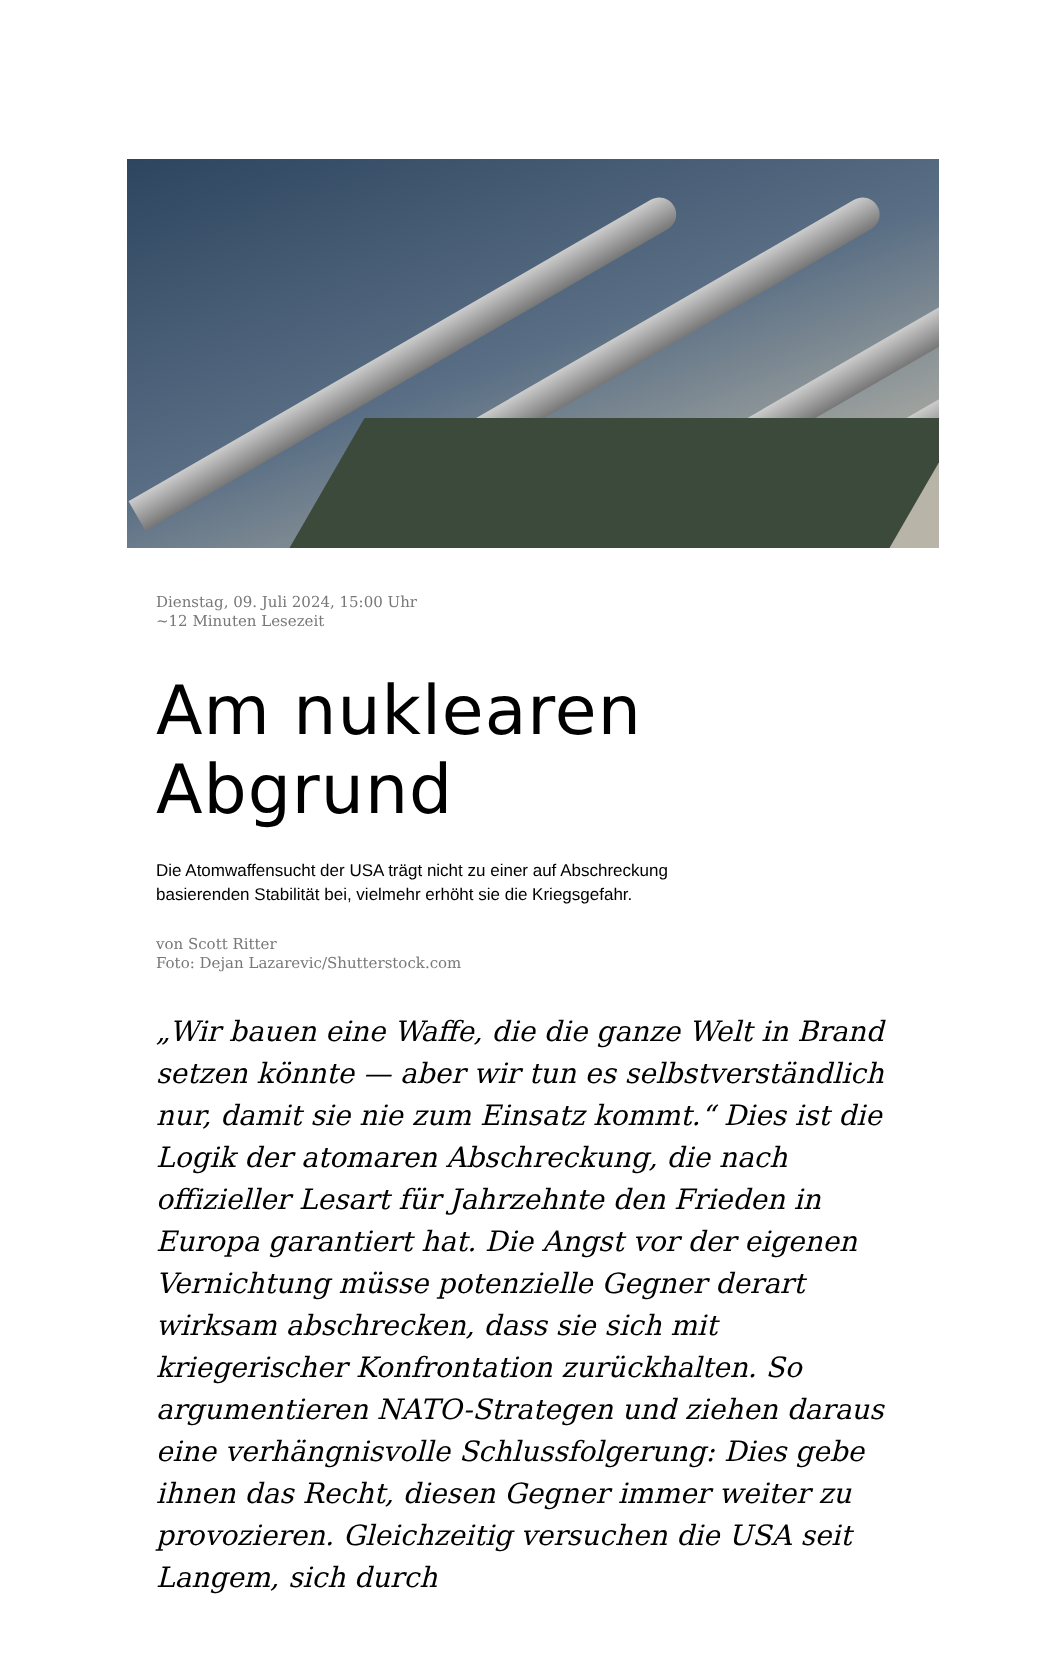Dienstag, 09. Juli 2024, 15:00 Uhr
~12 Minuten Lesezeit
Am nuklearen Abgrund
Die Atomwaffensucht der USA trägt nicht zu einer auf Abschreckung basierenden Stabilität bei, vielmehr erhöht sie die Kriegsgefahr.
von Scott Ritter
Foto: Dejan Lazarevic/Shutterstock.com
„Wir bauen eine Waffe, die die ganze Welt in Brand setzen könnte — aber wir tun es selbstverständlich nur, damit sie nie zum Einsatz kommt.“ Dies ist die Logik der atomaren Abschreckung, die nach offizieller Lesart für Jahrzehnte den Frieden in Europa garantiert hat. Die Angst vor der eigenen Vernichtung müsse potenzielle Gegner derart wirksam abschrecken, dass sie sich mit kriegerischer Konfrontation zurückhalten. So argumentieren NATO-Strategen und ziehen daraus eine verhängnisvolle Schlussfolgerung: Dies gebe ihnen das Recht, diesen Gegner immer weiter zu provozieren. Gleichzeitig versuchen die USA seit Langem, sich durch